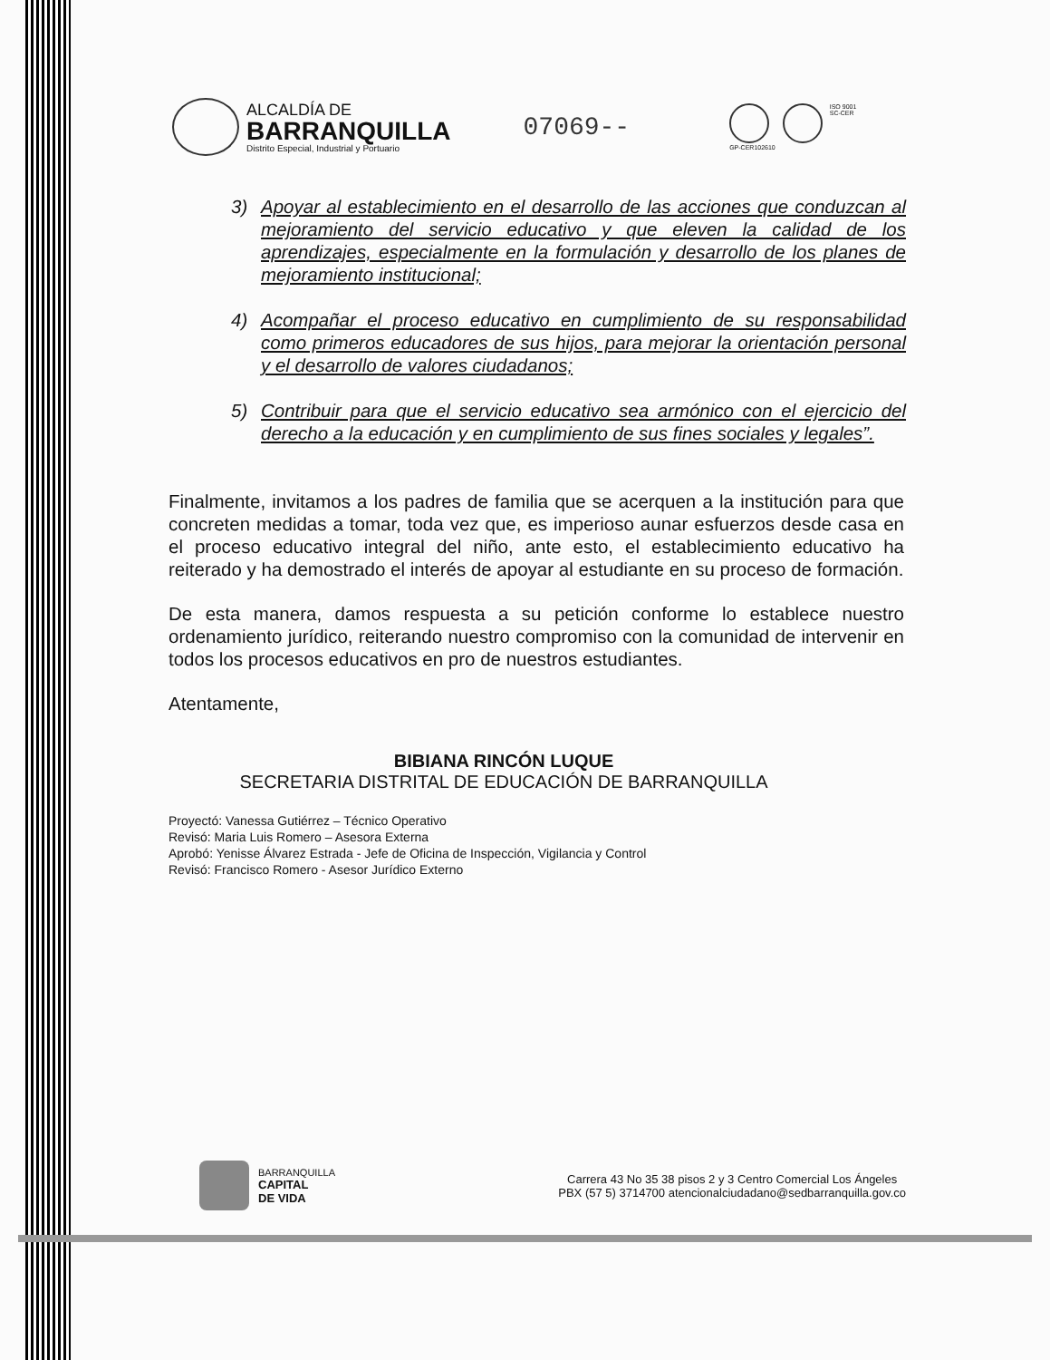ALCALDÍA DE
BARRANQUILLA
Distrito Especial, Industrial y Portuario
07069--
GP-CER102610 ISO 9001
SC-CER
3) Apoyar al establecimiento en el desarrollo de las acciones que conduzcan al mejoramiento del servicio educativo y que eleven la calidad de los aprendizajes, especialmente en la formulación y desarrollo de los planes de mejoramiento institucional;
4) Acompañar el proceso educativo en cumplimiento de su responsabilidad como primeros educadores de sus hijos, para mejorar la orientación personal y el desarrollo de valores ciudadanos;
5) Contribuir para que el servicio educativo sea armónico con el ejercicio del derecho a la educación y en cumplimiento de sus fines sociales y legales”.
Finalmente, invitamos a los padres de familia que se acerquen a la institución para que concreten medidas a tomar, toda vez que, es imperioso aunar esfuerzos desde casa en el proceso educativo integral del niño, ante esto, el establecimiento educativo ha reiterado y ha demostrado el interés de apoyar al estudiante en su proceso de formación.
De esta manera, damos respuesta a su petición conforme lo establece nuestro ordenamiento jurídico, reiterando nuestro compromiso con la comunidad de intervenir en todos los procesos educativos en pro de nuestros estudiantes.
Atentamente,
BIBIANA RINCÓN LUQUE
SECRETARIA DISTRITAL DE EDUCACIÓN DE BARRANQUILLA
Proyectó: Vanessa Gutiérrez – Técnico Operativo
Revisó: Maria Luis Romero – Asesora Externa
Aprobó: Yenisse Álvarez Estrada - Jefe de Oficina de Inspección, Vigilancia y Control
Revisó: Francisco Romero - Asesor Jurídico Externo
BARRANQUILLA
CAPITAL
DE VIDA
Carrera 43 No 35 38 pisos 2 y 3 Centro Comercial Los Ángeles
PBX (57 5) 3714700 atencionalciudadano@sedbarranquilla.gov.co